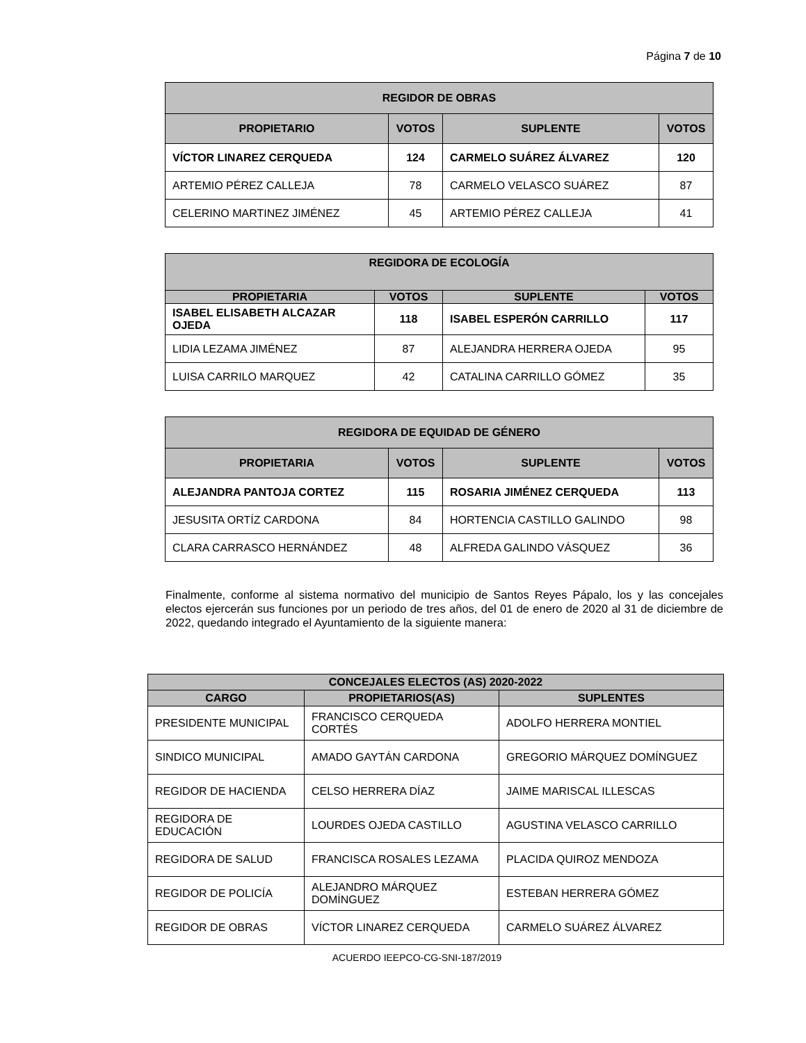Página 7 de 10
| REGIDOR DE OBRAS | | | |
| --- | --- | --- | --- |
| PROPIETARIO | VOTOS | SUPLENTE | VOTOS |
| VÍCTOR LINAREZ CERQUEDA | 124 | CARMELO SUÁREZ ÁLVAREZ | 120 |
| ARTEMIO PÉREZ CALLEJA | 78 | CARMELO VELASCO SUÁREZ | 87 |
| CELERINO MARTINEZ JIMÉNEZ | 45 | ARTEMIO PÉREZ CALLEJA | 41 |
| REGIDORA DE ECOLOGÍA | | | |
| --- | --- | --- | --- |
| PROPIETARIA | VOTOS | SUPLENTE | VOTOS |
| ISABEL ELISABETH ALCAZAR OJEDA | 118 | ISABEL ESPERÓN CARRILLO | 117 |
| LIDIA LEZAMA JIMÉNEZ | 87 | ALEJANDRA HERRERA OJEDA | 95 |
| LUISA CARRILO MARQUEZ | 42 | CATALINA CARRILLO GÓMEZ | 35 |
| REGIDORA DE EQUIDAD DE GÉNERO | | | |
| --- | --- | --- | --- |
| PROPIETARIA | VOTOS | SUPLENTE | VOTOS |
| ALEJANDRA PANTOJA CORTEZ | 115 | ROSARIA JIMÉNEZ CERQUEDA | 113 |
| JESUSITA ORTÍZ CARDONA | 84 | HORTENCIA CASTILLO GALINDO | 98 |
| CLARA CARRASCO HERNÁNDEZ | 48 | ALFREDA GALINDO VÁSQUEZ | 36 |
Finalmente, conforme al sistema normativo del municipio de Santos Reyes Pápalo, los y las concejales electos ejercerán sus funciones por un periodo de tres años, del 01 de enero de 2020 al 31 de diciembre de 2022, quedando integrado el Ayuntamiento de la siguiente manera:
| CONCEJALES ELECTOS (AS) 2020-2022 | | |
| --- | --- | --- |
| CARGO | PROPIETARIOS(AS) | SUPLENTES |
| PRESIDENTE MUNICIPAL | FRANCISCO CERQUEDA CORTÉS | ADOLFO HERRERA MONTIEL |
| SINDICO MUNICIPAL | AMADO GAYTÁN CARDONA | GREGORIO MÁRQUEZ DOMÍNGUEZ |
| REGIDOR DE HACIENDA | CELSO HERRERA DÍAZ | JAIME MARISCAL ILLESCAS |
| REGIDORA DE EDUCACIÓN | LOURDES OJEDA CASTILLO | AGUSTINA VELASCO CARRILLO |
| REGIDORA DE SALUD | FRANCISCA ROSALES LEZAMA | PLACIDA QUIROZ MENDOZA |
| REGIDOR DE POLICÍA | ALEJANDRO MÁRQUEZ DOMÍNGUEZ | ESTEBAN HERRERA GÓMEZ |
| REGIDOR DE OBRAS | VÍCTOR LINAREZ CERQUEDA | CARMELO SUÁREZ ÁLVAREZ |
ACUERDO IEEPCO-CG-SNI-187/2019